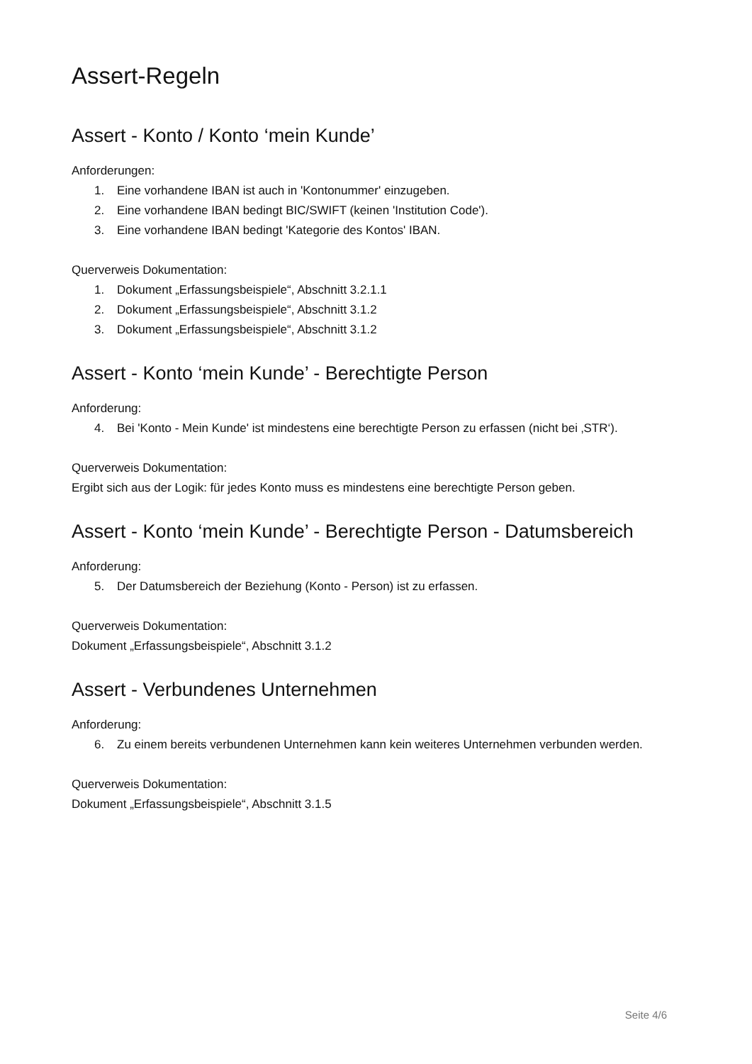Assert-Regeln
Assert - Konto / Konto ‘mein Kunde’
Anforderungen:
1. Eine vorhandene IBAN ist auch in 'Kontonummer' einzugeben.
2. Eine vorhandene IBAN bedingt BIC/SWIFT (keinen 'Institution Code').
3. Eine vorhandene IBAN bedingt 'Kategorie des Kontos' IBAN.
Querverweis Dokumentation:
1. Dokument „Erfassungsbeispiele“, Abschnitt 3.2.1.1
2. Dokument „Erfassungsbeispiele“, Abschnitt 3.1.2
3. Dokument „Erfassungsbeispiele“, Abschnitt 3.1.2
Assert - Konto ‘mein Kunde’ - Berechtigte Person
Anforderung:
4. Bei 'Konto - Mein Kunde' ist mindestens eine berechtigte Person zu erfassen (nicht bei ‚STR‘).
Querverweis Dokumentation:
Ergibt sich aus der Logik: für jedes Konto muss es mindestens eine berechtigte Person geben.
Assert - Konto ‘mein Kunde’ - Berechtigte Person - Datumsbereich
Anforderung:
5. Der Datumsbereich der Beziehung (Konto - Person) ist zu erfassen.
Querverweis Dokumentation:
Dokument „Erfassungsbeispiele“, Abschnitt 3.1.2
Assert - Verbundenes Unternehmen
Anforderung:
6. Zu einem bereits verbundenen Unternehmen kann kein weiteres Unternehmen verbunden werden.
Querverweis Dokumentation:
Dokument „Erfassungsbeispiele“, Abschnitt 3.1.5
Seite 4/6